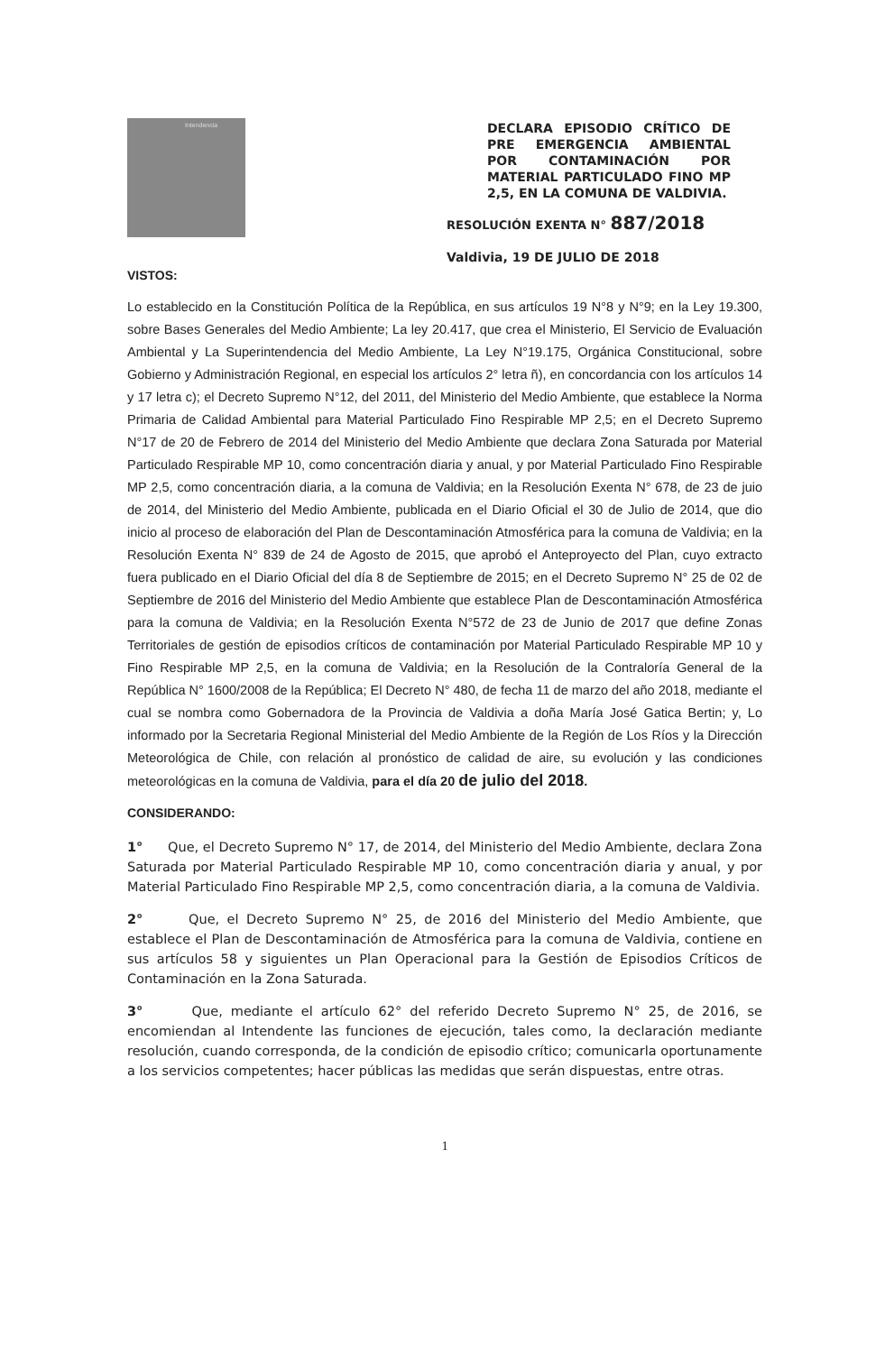Intendencia
DECLARA EPISODIO CRÍTICO DE PRE EMERGENCIA AMBIENTAL POR CONTAMINACIÓN POR MATERIAL PARTICULADO FINO MP 2,5, EN LA COMUNA DE VALDIVIA.
RESOLUCIÓN EXENTA N° 887/2018
Valdivia, 19 DE JULIO DE 2018
VISTOS:
Lo establecido en la Constitución Política de la República, en sus artículos 19 N°8 y N°9; en la Ley 19.300, sobre Bases Generales del Medio Ambiente; La ley 20.417, que crea el Ministerio, El Servicio de Evaluación Ambiental y La Superintendencia del Medio Ambiente, La Ley N°19.175, Orgánica Constitucional, sobre Gobierno y Administración Regional, en especial los artículos 2° letra ñ), en concordancia con los artículos 14 y 17 letra c); el Decreto Supremo N°12, del 2011, del Ministerio del Medio Ambiente, que establece la Norma Primaria de Calidad Ambiental para Material Particulado Fino Respirable MP 2,5; en el Decreto Supremo N°17 de 20 de Febrero de 2014 del Ministerio del Medio Ambiente que declara Zona Saturada por Material Particulado Respirable MP 10, como concentración diaria y anual, y por Material Particulado Fino Respirable MP 2,5, como concentración diaria, a la comuna de Valdivia; en la Resolución Exenta N° 678, de 23 de juio de 2014, del Ministerio del Medio Ambiente, publicada en el Diario Oficial el 30 de Julio de 2014, que dio inicio al proceso de elaboración del Plan de Descontaminación Atmosférica para la comuna de Valdivia; en la Resolución Exenta N° 839 de 24 de Agosto de 2015, que aprobó el Anteproyecto del Plan, cuyo extracto fuera publicado en el Diario Oficial del día 8 de Septiembre de 2015; en el Decreto Supremo N° 25 de 02 de Septiembre de 2016 del Ministerio del Medio Ambiente que establece Plan de Descontaminación Atmosférica para la comuna de Valdivia; en la Resolución Exenta N°572 de 23 de Junio de 2017 que define Zonas Territoriales de gestión de episodios críticos de contaminación por Material Particulado Respirable MP 10 y Fino Respirable MP 2,5, en la comuna de Valdivia; en la Resolución de la Contraloría General de la República N° 1600/2008 de la República; El Decreto N° 480, de fecha 11 de marzo del año 2018, mediante el cual se nombra como Gobernadora de la Provincia de Valdivia a doña María José Gatica Bertin; y, Lo informado por la Secretaria Regional Ministerial del Medio Ambiente de la Región de Los Ríos y la Dirección Meteorológica de Chile, con relación al pronóstico de calidad de aire, su evolución y las condiciones meteorológicas en la comuna de Valdivia, para el día 20 de julio del 2018.
CONSIDERANDO:
1° Que, el Decreto Supremo N° 17, de 2014, del Ministerio del Medio Ambiente, declara Zona Saturada por Material Particulado Respirable MP 10, como concentración diaria y anual, y por Material Particulado Fino Respirable MP 2,5, como concentración diaria, a la comuna de Valdivia.
2° Que, el Decreto Supremo N° 25, de 2016 del Ministerio del Medio Ambiente, que establece el Plan de Descontaminación de Atmosférica para la comuna de Valdivia, contiene en sus artículos 58 y siguientes un Plan Operacional para la Gestión de Episodios Críticos de Contaminación en la Zona Saturada.
3° Que, mediante el artículo 62° del referido Decreto Supremo N° 25, de 2016, se encomiendan al Intendente las funciones de ejecución, tales como, la declaración mediante resolución, cuando corresponda, de la condición de episodio crítico; comunicarla oportunamente a los servicios competentes; hacer públicas las medidas que serán dispuestas, entre otras.
1